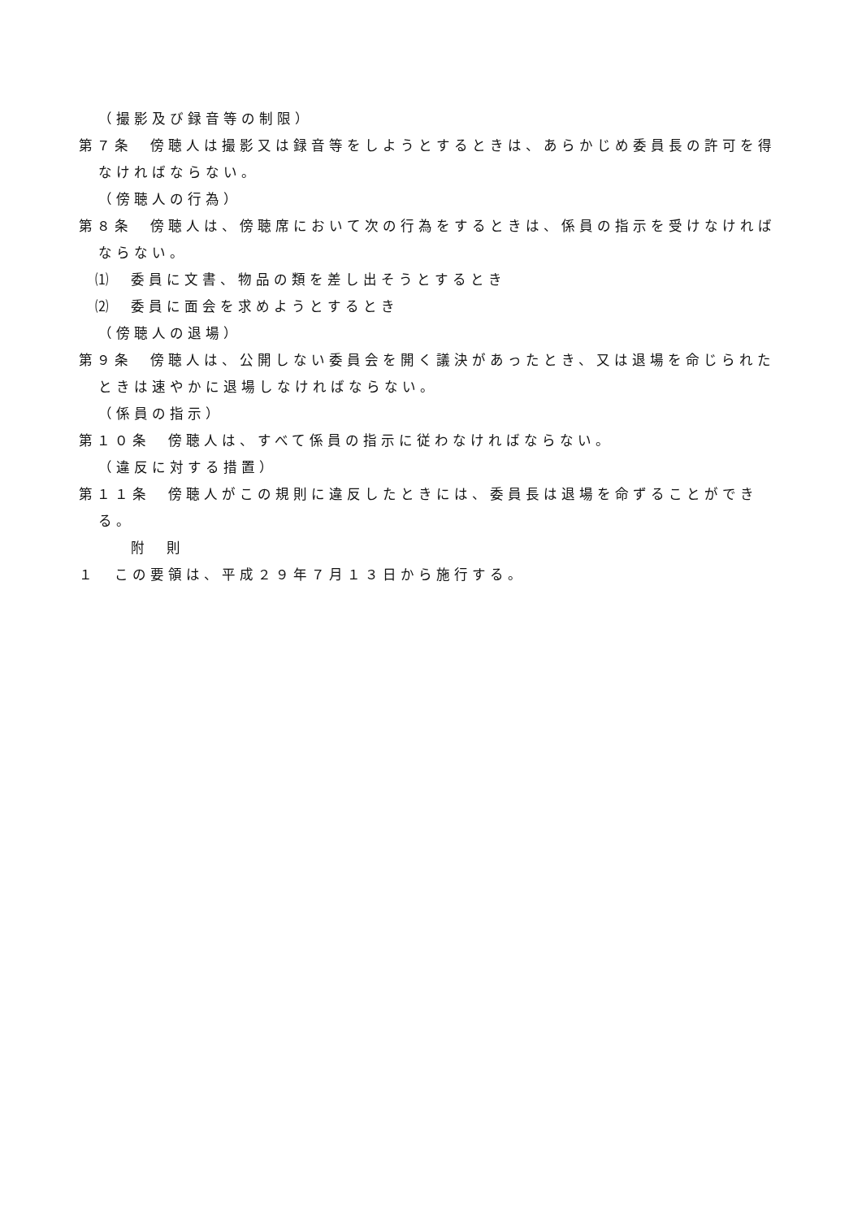（撮影及び録音等の制限）
第７条　傍聴人は撮影又は録音等をしようとするときは、あらかじめ委員長の許可を得なければならない。
（傍聴人の行為）
第８条　傍聴人は、傍聴席において次の行為をするときは、係員の指示を受けなければならない。
⑴　委員に文書、物品の類を差し出そうとするとき
⑵　委員に面会を求めようとするとき
（傍聴人の退場）
第９条　傍聴人は、公開しない委員会を開く議決があったとき、又は退場を命じられたときは速やかに退場しなければならない。
（係員の指示）
第１０条　傍聴人は、すべて係員の指示に従わなければならない。
（違反に対する措置）
第１１条　傍聴人がこの規則に違反したときには、委員長は退場を命ずることができる。
附　則
１　この要領は、平成２９年７月１３日から施行する。